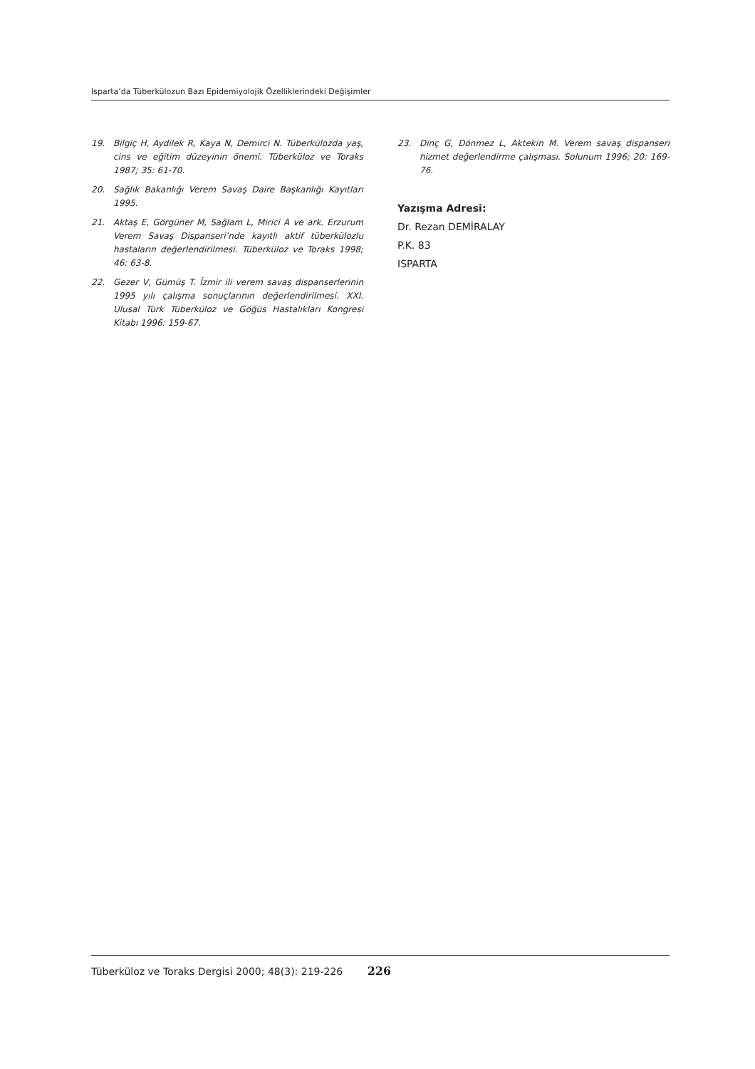Isparta’da Tüberkülozun Bazı Epidemiyolojik Özelliklerindeki Değişimler
19. Bilgiç H, Aydilek R, Kaya N, Demirci N. Tüberkülozda yaş, cins ve eğitim düzeyinin önemi. Tüberküloz ve Toraks 1987; 35: 61-70.
20. Sağlık Bakanlığı Verem Savaş Daire Başkanlığı Kayıtları 1995.
21. Aktaş E, Görgüner M, Sağlam L, Mirici A ve ark. Erzurum Verem Savaş Dispanseri’nde kayıtlı aktif tüberkülozlu hastaların değerlendirilmesi. Tüberküloz ve Toraks 1998; 46: 63-8.
22. Gezer V, Gümüş T. İzmir ili verem savaş dispanserlerinin 1995 yılı çalışma sonuçlarının değerlendirilmesi. XXI. Ulusal Türk Tüberküloz ve Göğüs Hastalıkları Kongresi Kitabı 1996: 159-67.
23. Dinç G, Dönmez L, Aktekin M. Verem savaş dispanseri hizmet değerlendirme çalışması. Solunum 1996; 20: 169-76.
Yazışma Adresi:
Dr. Rezan DEMİRALAY
P.K. 83
ISPARTA
Tüberküloz ve Toraks Dergisi 2000; 48(3): 219-226 226